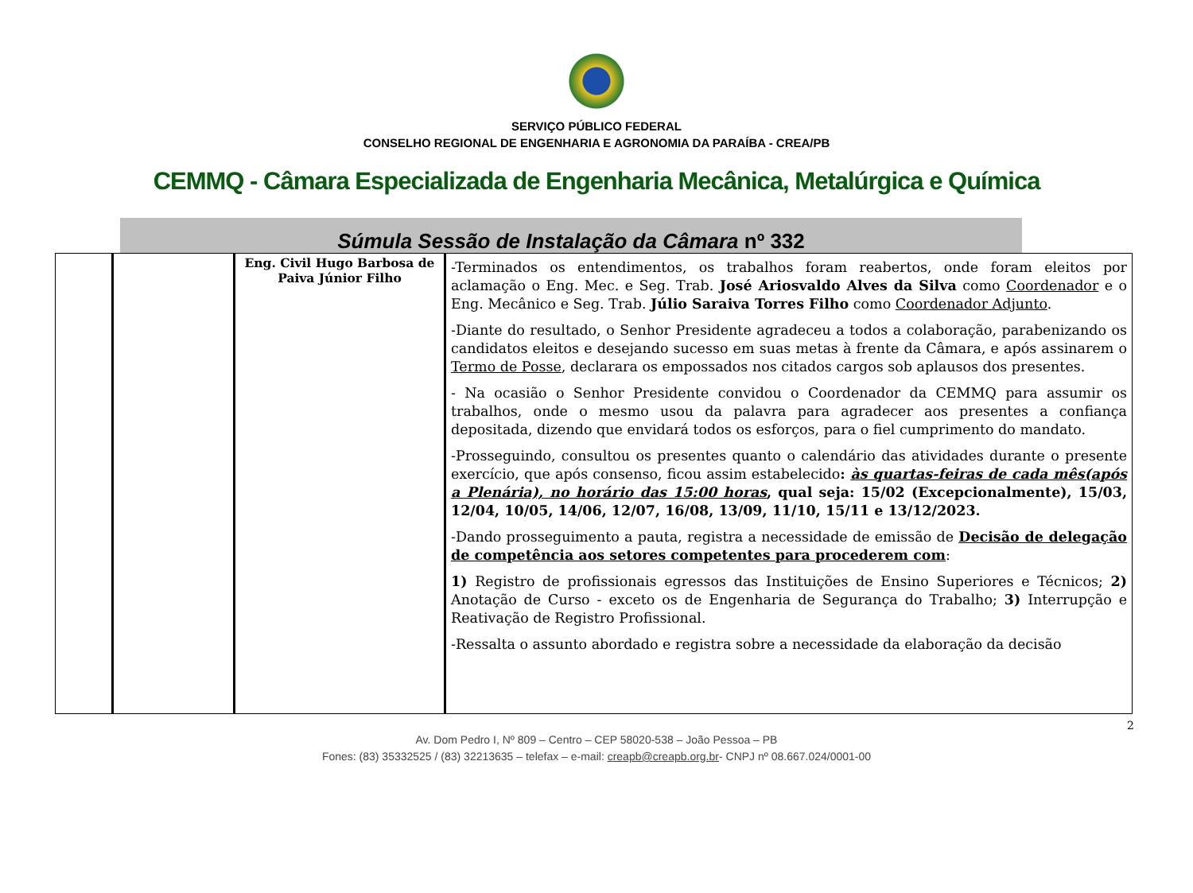SERVIÇO PÚBLICO FEDERAL
CONSELHO REGIONAL DE ENGENHARIA E AGRONOMIA DA PARAÍBA - CREA/PB
CEMMQ - Câmara Especializada de Engenharia Mecânica, Metalúrgica e Química
Súmula Sessão de Instalação da Câmara nº 332
| | | Eng. Civil Hugo Barbosa de Paiva Júnior Filho | -Terminados os entendimentos, os trabalhos foram reabertos, onde foram eleitos por aclamação o Eng. Mec. e Seg. Trab. José Ariosvaldo Alves da Silva como Coordenador e o Eng. Mecânico e Seg. Trab. Júlio Saraiva Torres Filho como Coordenador Adjunto . -Diante do resultado, o Senhor Presidente agradeceu a todos a colaboração, parabenizando os candidatos eleitos e desejando sucesso em suas metas à frente da Câmara, e após assinarem o Termo de Posse , declarara os empossados nos citados cargos sob aplausos dos presentes. - Na ocasião o Senhor Presidente convidou o Coordenador da CEMMQ para assumir os trabalhos, onde o mesmo usou da palavra para agradecer aos presentes a confiança depositada, dizendo que envidará todos os esforços, para o fiel cumprimento do mandato. -Prosseguindo, consultou os presentes quanto o calendário das atividades durante o presente exercício, que após consenso, ficou assim estabelecido : às quartas-feiras de cada mês(após a Plenária), no horário das 15:00 horas , qual seja: 15/02 (Excepcionalmente), 15/03, 12/04, 10/05, 14/06, 12/07, 16/08, 13/09, 11/10, 15/11 e 13/12/2023. -Dando prosseguimento a pauta, registra a necessidade de emissão de Decisão de delegação de competência aos setores competentes para procederem com : 1) Registro de profissionais egressos das Instituições de Ensino Superiores e Técnicos; 2) Anotação de Curso - exceto os de Engenharia de Segurança do Trabalho; 3) Interrupção e Reativação de Registro Profissional. -Ressalta o assunto abordado e registra sobre a necessidade da elaboração da decisão |
2
Av. Dom Pedro I, Nº 809 – Centro – CEP 58020-538 – João Pessoa – PB
Fones: (83) 35332525 / (83) 32213635 – telefax – e-mail: creapb@creapb.org.br- CNPJ nº 08.667.024/0001-00